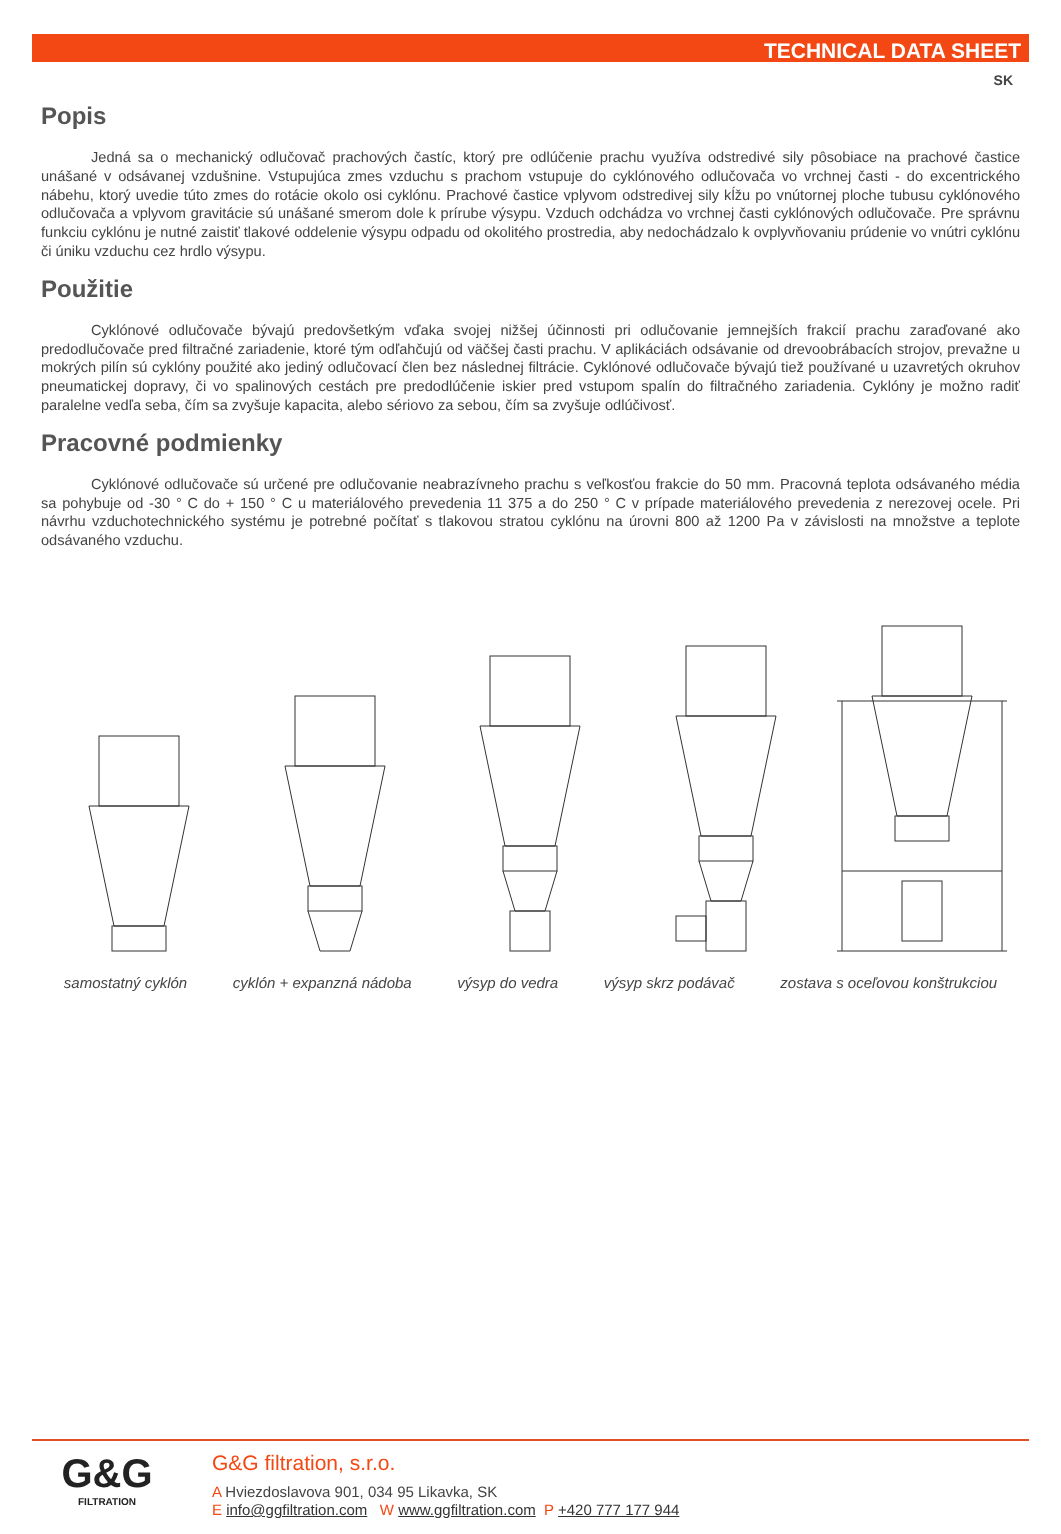TECHNICAL DATA SHEET
SK
Popis
Jedná sa o mechanický odlučovač prachových častíc, ktorý pre odlúčenie prachu využíva odstredivé sily pôsobiace na prachové častice unášané v odsávanej vzdušnine. Vstupujúca zmes vzduchu s prachom vstupuje do cyklónového odlučovača vo vrchnej časti - do excentrického nábehu, ktorý uvedie túto zmes do rotácie okolo osi cyklónu. Prachové častice vplyvom odstredivej sily kĺžu po vnútornej ploche tubusu cyklónového odlučovača a vplyvom gravitácie sú unášané smerom dole k prírube výsypu. Vzduch odchádza vo vrchnej časti cyklónových odlučovače. Pre správnu funkciu cyklónu je nutné zaistiť tlakové oddelenie výsypu odpadu od okolitého prostredia, aby nedochádzalo k ovplyvňovaniu prúdenie vo vnútri cyklónu či úniku vzduchu cez hrdlo výsypu.
Použitie
Cyklónové odlučovače bývajú predovšetkým vďaka svojej nižšej účinnosti pri odlučovanie jemnejších frakcií prachu zaraďované ako predodlučovače pred filtračné zariadenie, ktoré tým odľahčujú od väčšej časti prachu. V aplikáciách odsávanie od drevoobrábacích strojov, prevažne u mokrých pilín sú cyklóny použité ako jediný odlučovací člen bez následnej filtrácie. Cyklónové odlučovače bývajú tiež používané u uzavretých okruhov pneumatickej dopravy, či vo spalinových cestách pre predodlúčenie iskier pred vstupom spalín do filtračného zariadenia. Cyklóny je možno radiť paralelne vedľa seba, čím sa zvyšuje kapacita, alebo sériovo za sebou, čím sa zvyšuje odlúčivosť.
Pracovné podmienky
Cyklónové odlučovače sú určené pre odlučovanie neabrazívneho prachu s veľkosťou frakcie do 50 mm. Pracovná teplota odsávaného média sa pohybuje od -30 ° C do + 150 ° C u materiálového prevedenia 11 375 a do 250 ° C v prípade materiálového prevedenia z nerezovej ocele. Pri návrhu vzduchotechnického systému je potrebné počítať s tlakovou stratou cyklónu na úrovni 800 až 1200 Pa v závislosti na množstve a teplote odsávaného vzduchu.
samostatný cyklón cyklón + expanzná nádoba výsyp do vedra výsyp skrz podávač zostava s oceľovou konštrukciou
G&G
FILTRATION
G&G filtration, s.r.o.
A Hviezdoslavova 901, 034 95 Likavka, SK
E info@ggfiltration.com W www.ggfiltration.com P +420 777 177 944